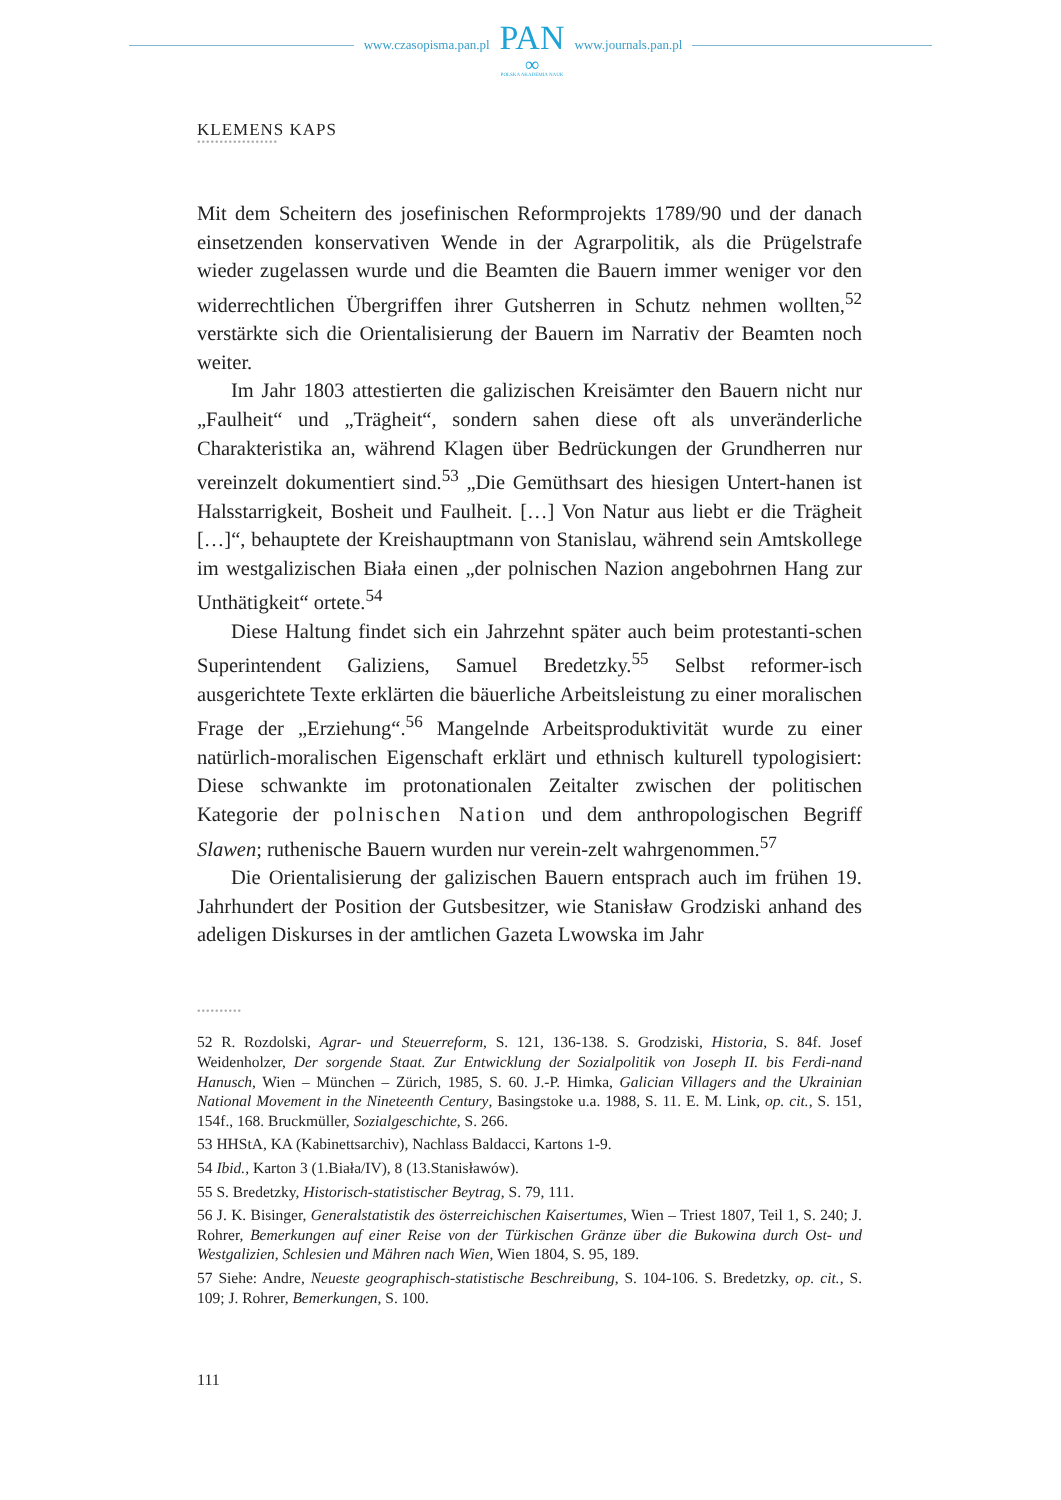www.czasopisma.pan.pl
PAN
∞
POLSKA AKADEMIA NAUK
www.journals.pan.pl
KLEMENS KAPS
••••••••••••••••••
Mit dem Scheitern des josefinischen Reformprojekts 1789/90 und der danach einsetzenden konservativen Wende in der Agrarpolitik, als die Prügelstrafe wieder zugelassen wurde und die Beamten die Bauern immer weniger vor den widerrechtlichen Übergriffen ihrer Gutsherren in Schutz nehmen wollten,<sup>52</sup> verstärkte sich die Orientalisierung der Bauern im Narrativ der Beamten noch weiter.
Im Jahr 1803 attestierten die galizischen Kreisämter den Bauern nicht nur „Faulheit“ und „Trägheit“, sondern sahen diese oft als unveränderliche Charakteristika an, während Klagen über Bedrückungen der Grundherren nur vereinzelt dokumentiert sind.<sup>53</sup> „Die Gemüthsart des hiesigen Untert-hanen ist Halsstarrigkeit, Bosheit und Faulheit. […] Von Natur aus liebt er die Trägheit […]“, behauptete der Kreishauptmann von Stanislau, während sein Amtskollege im westgalizischen Biała einen „der polnischen Nazion angebohrnen Hang zur Unthätigkeit“ ortete.<sup>54</sup>
Diese Haltung findet sich ein Jahrzehnt später auch beim protestanti-schen Superintendent Galiziens, Samuel Bredetzky.<sup>55</sup> Selbst reformer-isch ausgerichtete Texte erklärten die bäuerliche Arbeitsleistung zu einer moralischen Frage der „Erziehung“.<sup>56</sup> Mangelnde Arbeitsproduktivität wurde zu einer natürlich-moralischen Eigenschaft erklärt und ethnisch kulturell typologisiert: Diese schwankte im protonationalen Zeitalter zwischen der politischen Kategorie der polnischen Nation und dem anthropologischen Begriff Slawen; ruthenische Bauern wurden nur verein-zelt wahrgenommen.<sup>57</sup>
Die Orientalisierung der galizischen Bauern entsprach auch im frühen 19. Jahrhundert der Position der Gutsbesitzer, wie Stanisław Grodziski anhand des adeligen Diskurses in der amtlichen Gazeta Lwowska im Jahr
••••••••••
52 R. Rozdolski, Agrar- und Steuerreform, S. 121, 136-138. S. Grodziski, Historia, S. 84f. Josef Weidenholzer, Der sorgende Staat. Zur Entwicklung der Sozialpolitik von Joseph II. bis Ferdi-nand Hanusch, Wien – München – Zürich, 1985, S. 60. J.-P. Himka, Galician Villagers and the Ukrainian National Movement in the Nineteenth Century, Basingstoke u.a. 1988, S. 11. E. M. Link, op. cit., S. 151, 154f., 168. Bruckmüller, Sozialgeschichte, S. 266.
53 HHStA, KA (Kabinettsarchiv), Nachlass Baldacci, Kartons 1-9.
54 Ibid., Karton 3 (1.Biała/IV), 8 (13.Stanisławów).
55 S. Bredetzky, Historisch-statistischer Beytrag, S. 79, 111.
56 J. K. Bisinger, Generalstatistik des österreichischen Kaisertumes, Wien – Triest 1807, Teil 1, S. 240; J. Rohrer, Bemerkungen auf einer Reise von der Türkischen Gränze über die Bukowina durch Ost- und Westgalizien, Schlesien und Mähren nach Wien, Wien 1804, S. 95, 189.
57 Siehe: Andre, Neueste geographisch-statistische Beschreibung, S. 104-106. S. Bredetzky, op. cit., S. 109; J. Rohrer, Bemerkungen, S. 100.
111